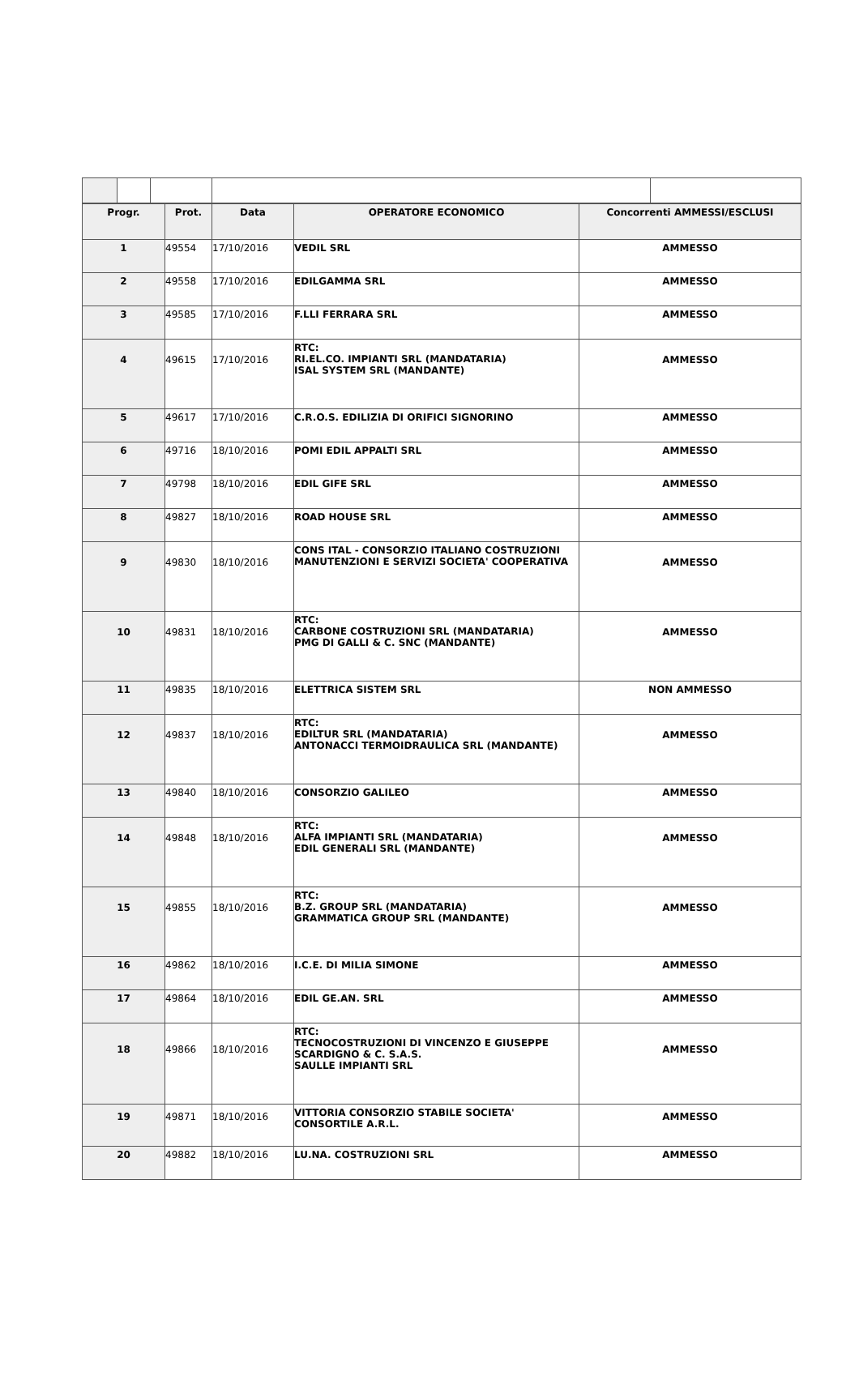| Progr. | Prot. | Data | OPERATORE ECONOMICO | Concorrenti AMMESSI/ESCLUSI |
| --- | --- | --- | --- | --- |
| 1 | 49554 | 17/10/2016 | VEDIL SRL | AMMESSO |
| 2 | 49558 | 17/10/2016 | EDILGAMMA SRL | AMMESSO |
| 3 | 49585 | 17/10/2016 | F.LLI FERRARA SRL | AMMESSO |
| 4 | 49615 | 17/10/2016 | RTC: RI.EL.CO. IMPIANTI SRL (MANDATARIA) ISAL SYSTEM SRL (MANDANTE) | AMMESSO |
| 5 | 49617 | 17/10/2016 | C.R.O.S. EDILIZIA DI ORIFICI SIGNORINO | AMMESSO |
| 6 | 49716 | 18/10/2016 | POMI EDIL APPALTI SRL | AMMESSO |
| 7 | 49798 | 18/10/2016 | EDIL GIFE SRL | AMMESSO |
| 8 | 49827 | 18/10/2016 | ROAD HOUSE SRL | AMMESSO |
| 9 | 49830 | 18/10/2016 | CONS ITAL - CONSORZIO ITALIANO COSTRUZIONI MANUTENZIONI E SERVIZI SOCIETA' COOPERATIVA | AMMESSO |
| 10 | 49831 | 18/10/2016 | RTC: CARBONE COSTRUZIONI SRL (MANDATARIA) PMG DI GALLI & C. SNC (MANDANTE) | AMMESSO |
| 11 | 49835 | 18/10/2016 | ELETTRICA SISTEM SRL | NON AMMESSO |
| 12 | 49837 | 18/10/2016 | RTC: EDILTUR SRL (MANDATARIA) ANTONACCI TERMOIDRAULICA SRL (MANDANTE) | AMMESSO |
| 13 | 49840 | 18/10/2016 | CONSORZIO GALILEO | AMMESSO |
| 14 | 49848 | 18/10/2016 | RTC: ALFA IMPIANTI SRL (MANDATARIA) EDIL GENERALI SRL (MANDANTE) | AMMESSO |
| 15 | 49855 | 18/10/2016 | RTC: B.Z. GROUP SRL (MANDATARIA) GRAMMATICA GROUP SRL (MANDANTE) | AMMESSO |
| 16 | 49862 | 18/10/2016 | I.C.E. DI MILIA SIMONE | AMMESSO |
| 17 | 49864 | 18/10/2016 | EDIL GE.AN. SRL | AMMESSO |
| 18 | 49866 | 18/10/2016 | RTC: TECNOCOSTRUZIONI DI VINCENZO E GIUSEPPE SCARDIGNO & C. S.A.S. SAULLE IMPIANTI SRL | AMMESSO |
| 19 | 49871 | 18/10/2016 | VITTORIA CONSORZIO STABILE SOCIETA' CONSORTILE A.R.L. | AMMESSO |
| 20 | 49882 | 18/10/2016 | LU.NA. COSTRUZIONI SRL | AMMESSO |